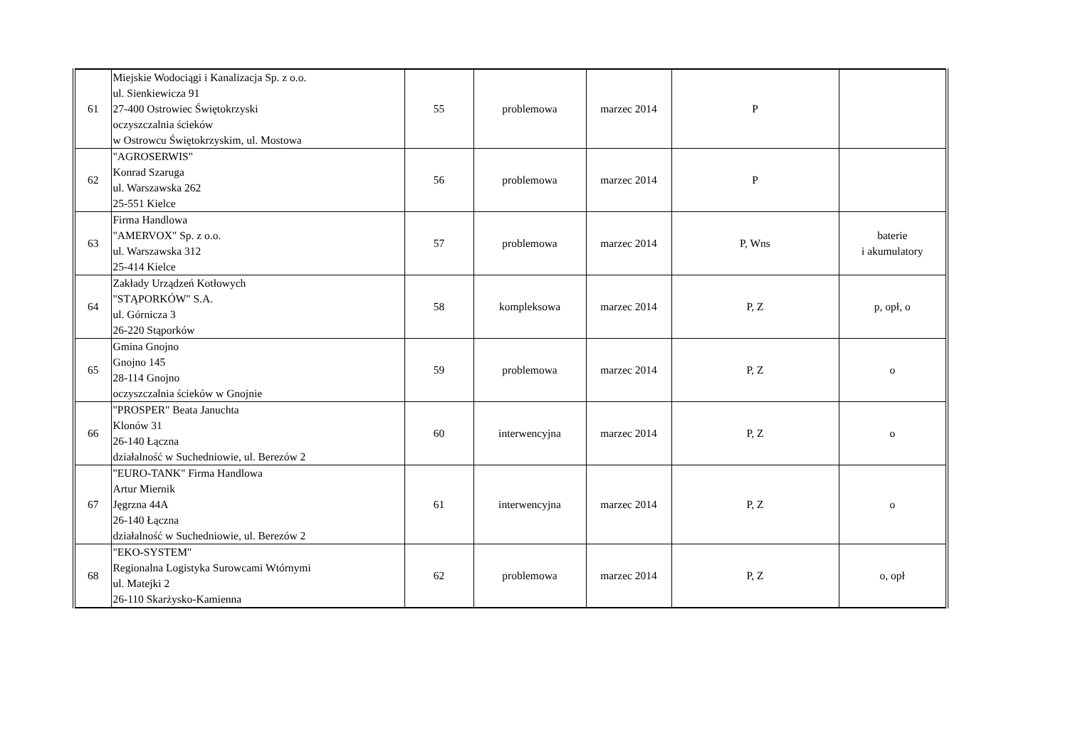| 61 | Miejskie Wodociągi i Kanalizacja Sp. z o.o. ul. Sienkiewicza 91 27-400 Ostrowiec Świętokrzyski oczyszczalnia ścieków w Ostrowcu Świętokrzyskim, ul. Mostowa | 55 | problemowa | marzec 2014 | P | |
| 62 | "AGROSERWIS" Konrad Szaruga ul. Warszawska 262 25-551 Kielce | 56 | problemowa | marzec 2014 | P | |
| 63 | Firma Handlowa "AMERVOX" Sp. z o.o. ul. Warszawska 312 25-414 Kielce | 57 | problemowa | marzec 2014 | P, Wns | baterie i akumulatory |
| 64 | Zakłady Urządzeń Kotłowych "STĄPORKÓW" S.A. ul. Górnicza 3 26-220 Stąporków | 58 | kompleksowa | marzec 2014 | P, Z | p, opł, o |
| 65 | Gmina Gnojno Gnojno 145 28-114 Gnojno oczyszczalnia ścieków w Gnojnie | 59 | problemowa | marzec 2014 | P, Z | o |
| 66 | "PROSPER" Beata Januchta Klonów 31 26-140 Łączna działalność w Suchedniowie, ul. Berezów 2 | 60 | interwencyjna | marzec 2014 | P, Z | o |
| 67 | "EURO-TANK" Firma Handlowa Artur Miernik Jęgrzna 44A 26-140 Łączna działalność w Suchedniowie, ul. Berezów 2 | 61 | interwencyjna | marzec 2014 | P, Z | o |
| 68 | "EKO-SYSTEM" Regionalna Logistyka Surowcami Wtórnymi ul. Matejki 2 26-110 Skarżysko-Kamienna | 62 | problemowa | marzec 2014 | P, Z | o, opł |